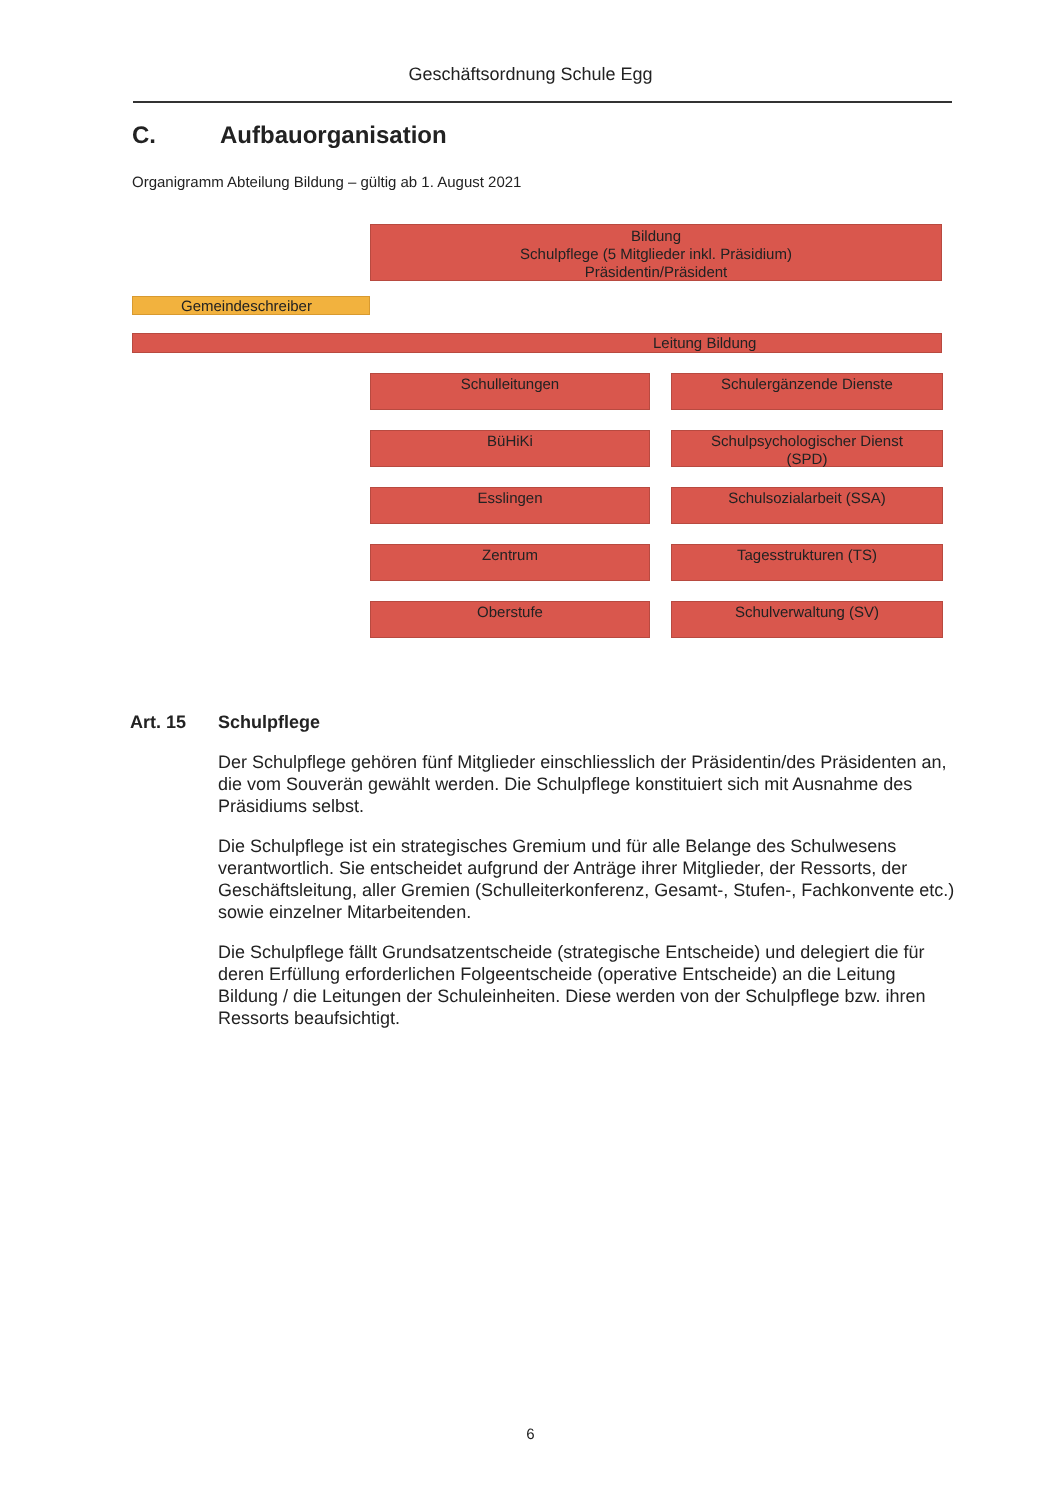Geschäftsordnung Schule Egg
C. Aufbauorganisation
Organigramm Abteilung Bildung – gültig ab 1. August 2021
Bildung
Schulpflege (5 Mitglieder inkl. Präsidium)
Präsidentin/Präsident
Gemeindeschreiber
Leitung Bildung
Schulleitungen
Schulergänzende Dienste
BüHiKi
Schulpsychologischer Dienst
(SPD)
Esslingen
Schulsozialarbeit (SSA)
Zentrum
Tagesstrukturen (TS)
Oberstufe
Schulverwaltung (SV)
Art. 15 Schulpflege
Der Schulpflege gehören fünf Mitglieder einschliesslich der Präsidentin/des Präsidenten an, die vom Souverän gewählt werden. Die Schulpflege konstituiert sich mit Ausnahme des Präsidiums selbst.
Die Schulpflege ist ein strategisches Gremium und für alle Belange des Schulwesens verantwortlich. Sie entscheidet aufgrund der Anträge ihrer Mitglieder, der Ressorts, der Geschäftsleitung, aller Gremien (Schulleiterkonferenz, Gesamt-, Stufen-, Fachkonvente etc.) sowie einzelner Mitarbeitenden.
Die Schulpflege fällt Grundsatzentscheide (strategische Entscheide) und delegiert die für deren Erfüllung erforderlichen Folgeentscheide (operative Entscheide) an die Leitung Bildung / die Leitungen der Schuleinheiten. Diese werden von der Schulpflege bzw. ihren Ressorts beaufsichtigt.
6